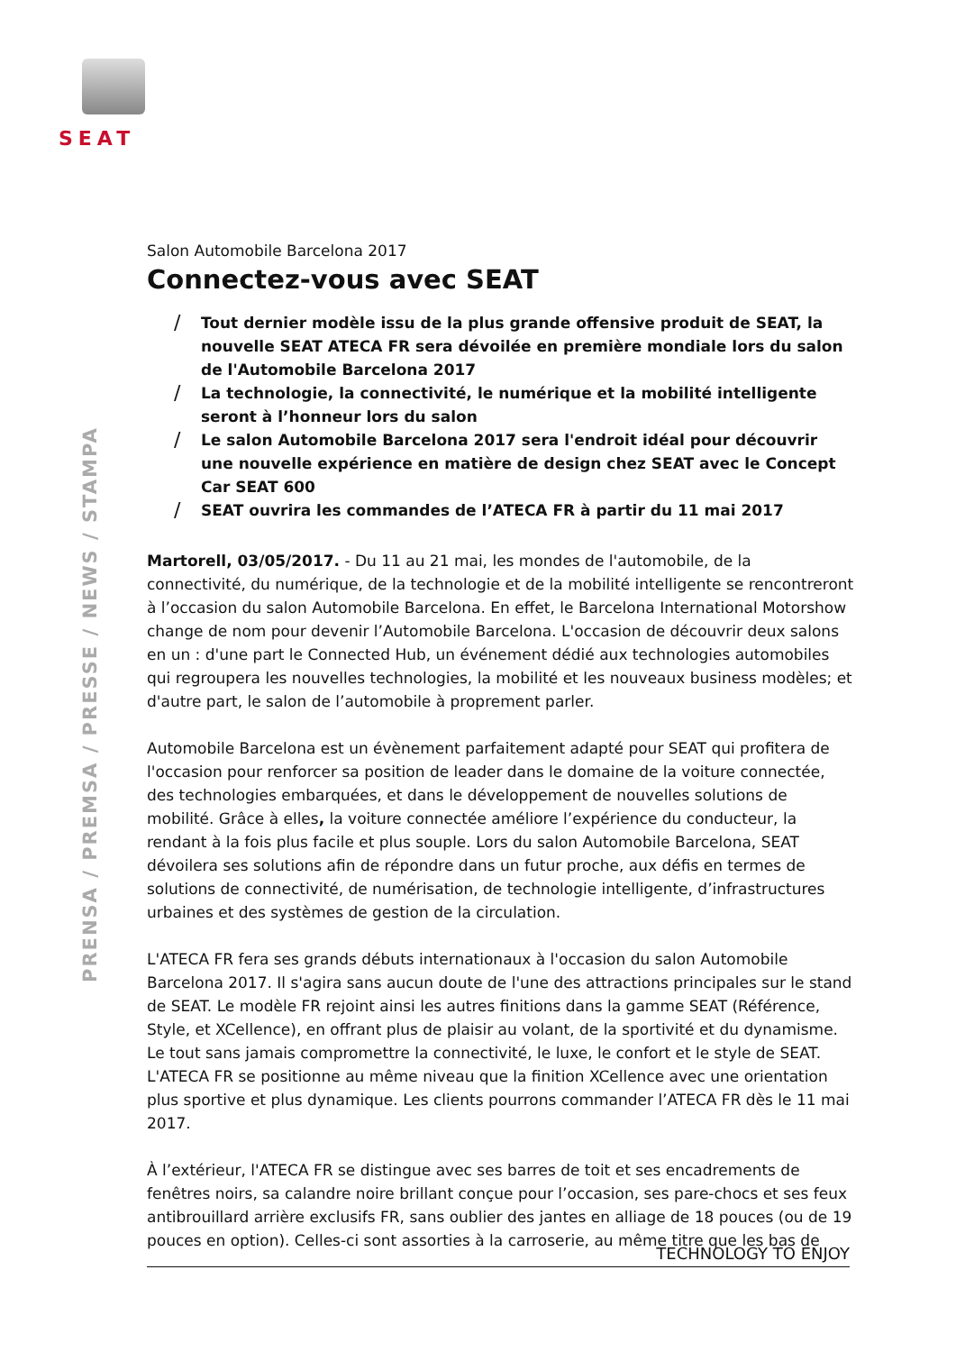SEAT
PRENSA / PREMSA / PRESSE / NEWS / STAMPA
Salon Automobile Barcelona 2017
Connectez-vous avec SEAT
/ Tout dernier modèle issu de la plus grande offensive produit de SEAT, la nouvelle SEAT ATECA FR sera dévoilée en première mondiale lors du salon de l'Automobile Barcelona 2017
/ La technologie, la connectivité, le numérique et la mobilité intelligente seront à l’honneur lors du salon
/ Le salon Automobile Barcelona 2017 sera l'endroit idéal pour découvrir une nouvelle expérience en matière de design chez SEAT avec le Concept Car SEAT 600
/ SEAT ouvrira les commandes de l’ATECA FR à partir du 11 mai 2017
Martorell, 03/05/2017. - Du 11 au 21 mai, les mondes de l'automobile, de la connectivité, du numérique, de la technologie et de la mobilité intelligente se rencontreront à l’occasion du salon Automobile Barcelona. En effet, le Barcelona International Motorshow change de nom pour devenir l’Automobile Barcelona. L'occasion de découvrir deux salons en un : d'une part le Connected Hub, un événement dédié aux technologies automobiles qui regroupera les nouvelles technologies, la mobilité et les nouveaux business modèles; et d'autre part, le salon de l’automobile à proprement parler.
Automobile Barcelona est un évènement parfaitement adapté pour SEAT qui profitera de l'occasion pour renforcer sa position de leader dans le domaine de la voiture connectée, des technologies embarquées, et dans le développement de nouvelles solutions de mobilité. Grâce à elles, la voiture connectée améliore l’expérience du conducteur, la rendant à la fois plus facile et plus souple. Lors du salon Automobile Barcelona, SEAT dévoilera ses solutions afin de répondre dans un futur proche, aux défis en termes de solutions de connectivité, de numérisation, de technologie intelligente, d’infrastructures urbaines et des systèmes de gestion de la circulation.
L'ATECA FR fera ses grands débuts internationaux à l'occasion du salon Automobile Barcelona 2017. Il s'agira sans aucun doute de l'une des attractions principales sur le stand de SEAT. Le modèle FR rejoint ainsi les autres finitions dans la gamme SEAT (Référence, Style, et XCellence), en offrant plus de plaisir au volant, de la sportivité et du dynamisme. Le tout sans jamais compromettre la connectivité, le luxe, le confort et le style de SEAT. L'ATECA FR se positionne au même niveau que la finition XCellence avec une orientation plus sportive et plus dynamique. Les clients pourrons commander l’ATECA FR dès le 11 mai 2017.
À l’extérieur, l'ATECA FR se distingue avec ses barres de toit et ses encadrements de fenêtres noirs, sa calandre noire brillant conçue pour l’occasion, ses pare-chocs et ses feux antibrouillard arrière exclusifs FR, sans oublier des jantes en alliage de 18 pouces (ou de 19 pouces en option). Celles-ci sont assorties à la carroserie, au même titre que les bas de
TECHNOLOGY TO ENJOY